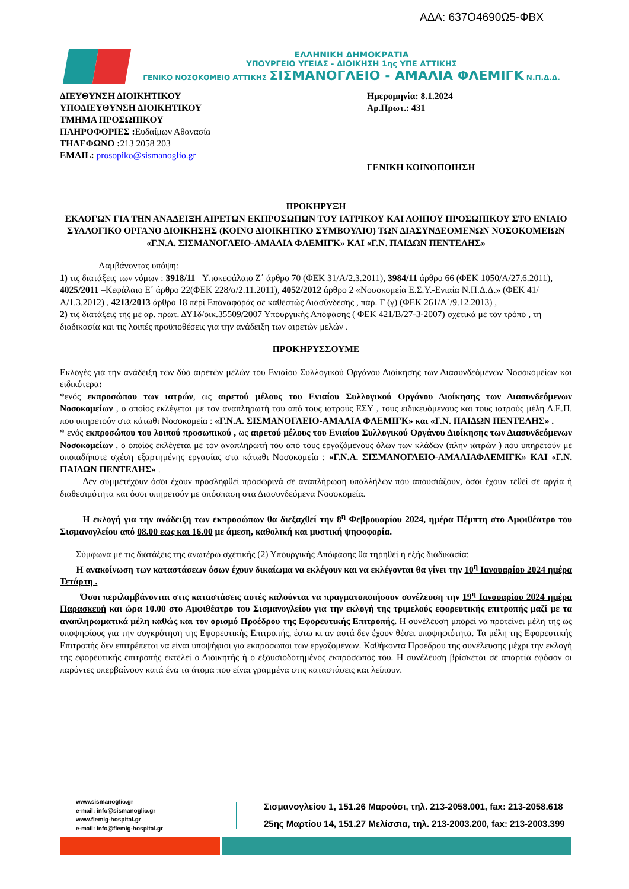ΑΔΑ: 637Ο4690Ω5-ΦΒΧ
ΕΛΛΗΝΙΚΗ ΔΗΜΟΚΡΑΤΙΑ
ΥΠΟΥΡΓΕΙΟ ΥΓΕΙΑΣ - ΔΙΟΙΚΗΣΗ 1ης ΥΠΕ ΑΤΤΙΚΗΣ
ΓΕΝΙΚΟ ΝΟΣΟΚΟΜΕΙΟ ΑΤΤΙΚΗΣ ΣΙΣΜΑΝΟΓΛΕΙΟ - ΑΜΑΛΙΑ ΦΛΕΜΙΓΚ Ν.Π.Δ.Δ.
ΔΙΕΥΘΥΝΣΗ ΔΙΟΙΚΗΤΙΚΟΥ
ΥΠΟΔΙΕΥΘΥΝΣΗ ΔΙΟΙΚΗΤΙΚΟΥ
ΤΜΗΜΑ ΠΡΟΣΩΠΙΚΟΥ
ΠΛΗΡΟΦΟΡΙΕΣ : Ευδαίμων Αθανασία
ΤΗΛΕΦΩΝΟ : 213 2058 203
EMAIL: prosopiko@sismanoglio.gr
Ημερομηνία: 8.1.2024
Αρ.Πρωτ.: 431
ΓΕΝΙΚΗ ΚΟΙΝΟΠΟΙΗΣΗ
ΠΡΟΚΗΡΥΞΗ
ΕΚΛΟΓΩΝ ΓΙΑ ΤΗΝ ΑΝΑΔΕΙΞΗ ΑΙΡΕΤΩΝ ΕΚΠΡΟΣΩΠΩΝ ΤΟΥ ΙΑΤΡΙΚΟΥ ΚΑΙ ΛΟΙΠΟΥ ΠΡΟΣΩΠΙΚΟΥ ΣΤΟ ΕΝΙΑΙΟ ΣΥΛΛΟΓΙΚΟ ΟΡΓΑΝΟ ΔΙΟΙΚΗΣΗΣ (ΚΟΙΝΟ ΔΙΟΙΚΗΤΙΚΟ ΣΥΜΒΟΥΛΙΟ) ΤΩΝ ΔΙΑΣΥΝΔΕΟΜΕΝΩΝ ΝΟΣΟΚΟΜΕΙΩΝ
«Γ.Ν.Α. ΣΙΣΜΑΝΟΓΛΕΙΟ-ΑΜΑΛΙΑ ΦΛΕΜΙΓΚ» ΚΑΙ «Γ.Ν. ΠΑΙΔΩΝ ΠΕΝΤΕΛΗΣ»
Λαμβάνοντας υπόψη:
1) τις διατάξεις των νόμων : 3918/11 –Υποκεφάλαιο Ζ΄ άρθρο 70 (ΦΕΚ 31/Α/2.3.2011), 3984/11 άρθρο 66 (ΦΕΚ 1050/Α/27.6.2011), 4025/2011 –Κεφάλαιο Ε΄ άρθρο 22(ΦΕΚ 228/α/2.11.2011), 4052/2012 άρθρο 2 «Νοσοκομεία Ε.Σ.Υ.-Ενιαία Ν.Π.Δ.Δ.» (ΦΕΚ 41/Α/1.3.2012) , 4213/2013 άρθρο 18 περί Επαναφοράς σε καθεστώς Διασύνδεσης , παρ. Γ (γ) (ΦΕΚ 261/Α΄/9.12.2013) ,
2) τις διατάξεις της με αρ. πρωτ. ΔΥ1δ/οικ.35509/2007 Υπουργικής Απόφασης ( ΦΕΚ 421/Β/27-3-2007) σχετικά με τον τρόπο , τη διαδικασία και τις λοιπές προϋποθέσεις για την ανάδειξη των αιρετών μελών .
ΠΡΟΚΗΡΥΣΣΟΥΜΕ
Εκλογές για την ανάδειξη των δύο αιρετών μελών του Ενιαίου Συλλογικού Οργάνου Διοίκησης των Διασυνδεόμενων Νοσοκομείων και ειδικότερα:
*ενός εκπροσώπου των ιατρών, ως αιρετού μέλους του Ενιαίου Συλλογικού Οργάνου Διοίκησης των Διασυνδεόμενων Νοσοκομείων , ο οποίος εκλέγεται με τον αναπληρωτή του από τους ιατρούς ΕΣΥ , τους ειδικευόμενους και τους ιατρούς μέλη Δ.Ε.Π. που υπηρετούν στα κάτωθι Νοσοκομεία : «Γ.Ν.Α. ΣΙΣΜΑΝΟΓΛΕΙΟ-ΑΜΑΛΙΑ ΦΛΕΜΙΓΚ» και «Γ.Ν. ΠΑΙΔΩΝ ΠΕΝΤΕΛΗΣ» .
* ενός εκπροσώπου του λοιπού προσωπικού , ως αιρετού μέλους του Ενιαίου Συλλογικού Οργάνου Διοίκησης των Διασυνδεόμενων Νοσοκομείων , ο οποίος εκλέγεται με τον αναπληρωτή του από τους εργαζόμενους όλων των κλάδων (πλην ιατρών ) που υπηρετούν με οποιαδήποτε σχέση εξαρτημένης εργασίας στα κάτωθι Νοσοκομεία : «Γ.Ν.Α. ΣΙΣΜΑΝΟΓΛΕΙΟ-ΑΜΑΛΙΑΦΛΕΜΙΓΚ» ΚΑΙ «Γ.Ν. ΠΑΙΔΩΝ ΠΕΝΤΕΛΗΣ» .
Δεν συμμετέχουν όσοι έχουν προσληφθεί προσωρινά σε αναπλήρωση υπαλλήλων που απουσιάζουν, όσοι έχουν τεθεί σε αργία ή διαθεσιμότητα και όσοι υπηρετούν με απόσπαση στα Διασυνδεόμενα Νοσοκομεία.
Η εκλογή για την ανάδειξη των εκπροσώπων θα διεξαχθεί την 8<sup>η</sup> Φεβρουαρίου 2024, ημέρα Πέμπτη στο Αμφιθέατρο του Σισμανογλείου από 08.00 εως και 16.00 με άμεση, καθολική και μυστική ψηφοφορία.
Σύμφωνα με τις διατάξεις της ανωτέρω σχετικής (2) Υπουργικής Απόφασης θα τηρηθεί η εξής διαδικασία:
Η ανακοίνωση των καταστάσεων όσων έχουν δικαίωμα να εκλέγουν και να εκλέγονται θα γίνει την 10<sup>η</sup> Ιανουαρίου 2024 ημέρα Τετάρτη .
Όσοι περιλαμβάνονται στις καταστάσεις αυτές καλούνται να πραγματοποιήσουν συνέλευση την 19<sup>η</sup> Ιανουαρίου 2024 ημέρα Παρασκευή και ώρα 10.00 στο Αμφιθέατρο του Σισμανογλείου για την εκλογή της τριμελούς εφορευτικής επιτροπής μαζί με τα αναπληρωματικά μέλη καθώς και τον ορισμό Προέδρου της Εφορευτικής Επιτροπής. Η συνέλευση μπορεί να προτείνει μέλη της ως υποψηφίους για την συγκρότηση της Εφορευτικής Επιτροπής, έστω κι αν αυτά δεν έχουν θέσει υποψηφιότητα. Τα μέλη της Εφορευτικής Επιτροπής δεν επιτρέπεται να είναι υποψήφιοι για εκπρόσωποι των εργαζομένων. Καθήκοντα Προέδρου της συνέλευσης μέχρι την εκλογή της εφορευτικής επιτροπής εκτελεί ο Διοικητής ή ο εξουσιοδοτημένος εκπρόσωπός του. Η συνέλευση βρίσκεται σε απαρτία εφόσον οι παρόντες υπερβαίνουν κατά ένα τα άτομα που είναι γραμμένα στις καταστάσεις και λείπουν.
www.sismanoglio.gr
e-mail: info@sismanoglio.gr
www.flemig-hospital.gr
e-mail: info@flemig-hospital.gr
Σισμανογλείου 1, 151.26 Μαρούσι, τηλ. 213-2058.001, fax: 213-2058.618
25ης Μαρτίου 14, 151.27 Μελίσσια, τηλ. 213-2003.200, fax: 213-2003.399